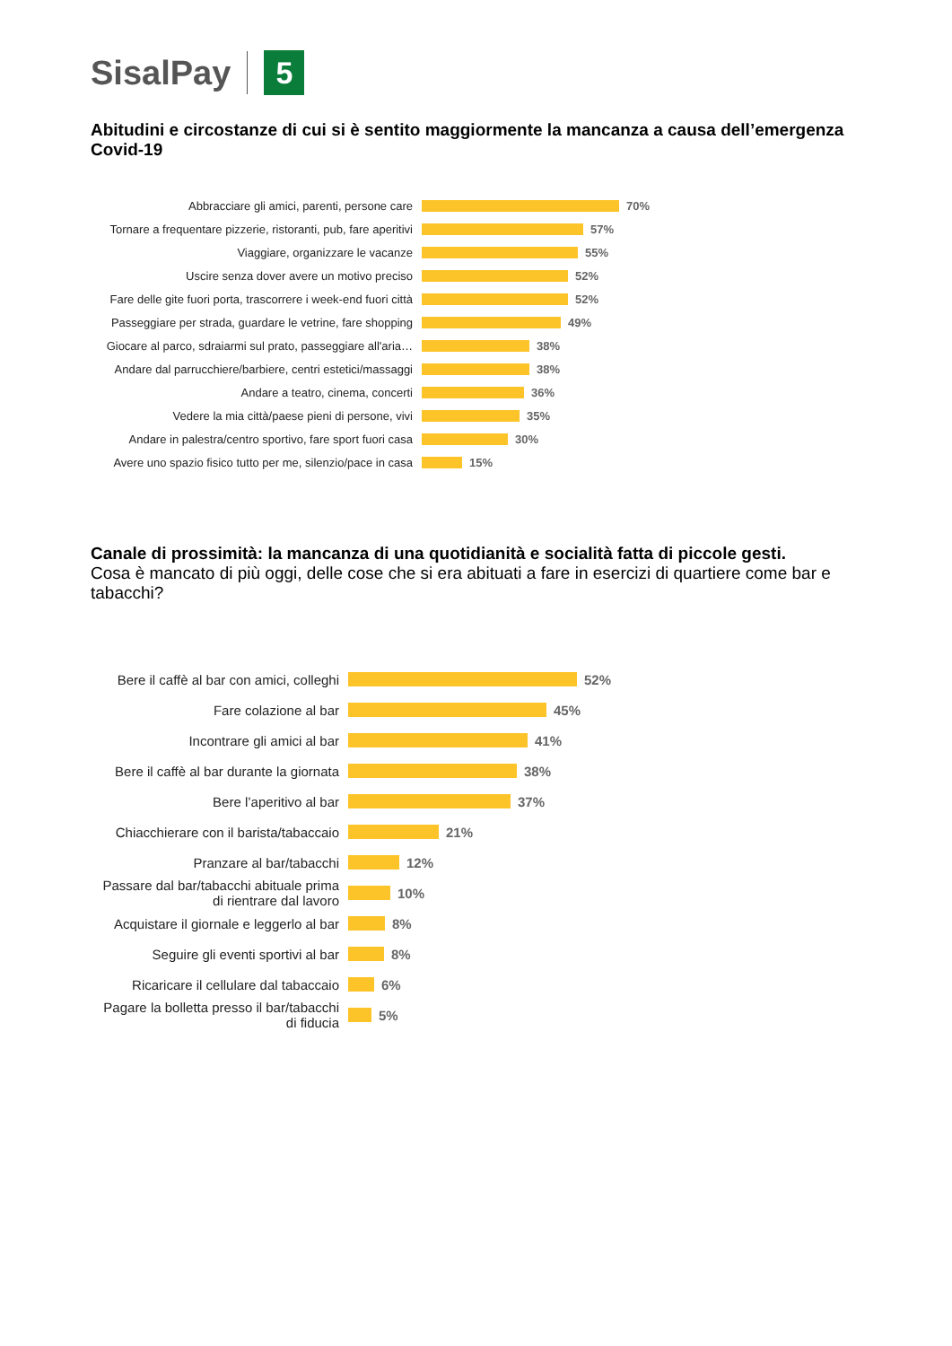SisalPay 5
Abitudini e circostanze di cui si è sentito maggiormente la mancanza a causa dell’emergenza Covid-19
Abbracciare gli amici, parenti, persone care 70%
Tornare a frequentare pizzerie, ristoranti, pub, fare aperitivi
57%
Viaggiare, organizzare le vacanze 55%
Uscire senza dover avere un motivo preciso 52%
Fare delle gite fuori porta, trascorrere i week-end fuori città
52%
Passeggiare per strada, guardare le vetrine, fare shopping
49%
Giocare al parco, sdraiarmi sul prato, passeggiare all'aria…
38%
Andare dal parrucchiere/barbiere, centri estetici/massaggi
38%
Andare a teatro, cinema, concerti 36%
Vedere la mia città/paese pieni di persone, vivi
35%
Andare in palestra/centro sportivo, fare sport fuori casa
30%
Avere uno spazio fisico tutto per me, silenzio/pace in casa
15%
Canale di prossimità: la mancanza di una quotidianità e socialità fatta di piccole gesti.
Cosa è mancato di più oggi, delle cose che si era abituati a fare in esercizi di quartiere come bar e tabacchi?
Bere il caffè al bar con amici, colleghi
52%
Fare colazione al bar 45%
Incontrare gli amici al bar 41%
Bere il caffè al bar durante la giornata
38%
Bere l’aperitivo al bar 37%
Chiacchierare con il barista/tabaccaio
21%
Pranzare al bar/tabacchi 12%
Passare dal bar/tabacchi abituale prima di rientrare dal lavoro
10%
Acquistare il giornale e leggerlo al bar
8%
Seguire gli eventi sportivi al bar
8%
Ricaricare il cellulare dal tabaccaio
6%
Pagare la bolletta presso il bar/tabacchi di fiducia
5%